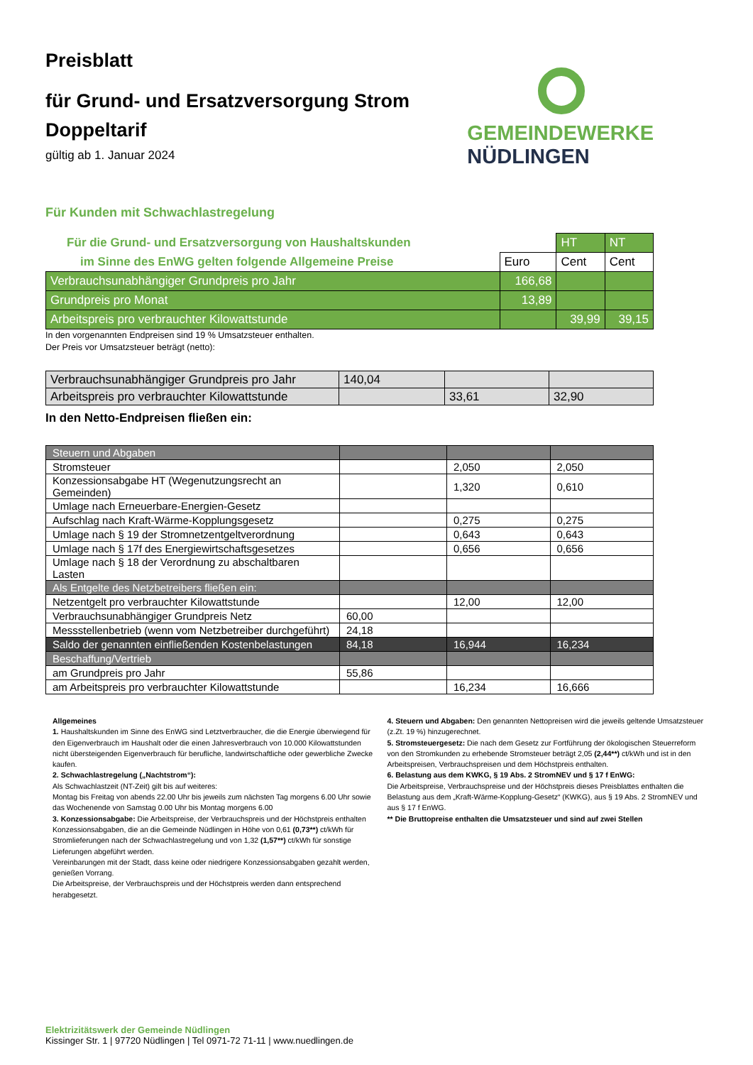Preisblatt
für Grund- und Ersatzversorgung Strom
Doppeltarif
gültig ab 1. Januar 2024
GEMEINDEWERKE
NÜDLINGEN
Für Kunden mit Schwachlastregelung
| Für die Grund- und Ersatzversorgung von Haushaltskunden | | HT | NT |
| im Sinne des EnWG gelten folgende Allgemeine Preise | Euro | Cent | Cent |
| Verbrauchsunabhängiger Grundpreis pro Jahr | 166,68 | | |
| Grundpreis pro Monat | 13,89 | | |
| Arbeitspreis pro verbrauchter Kilowattstunde | | 39,99 | 39,15 |
In den vorgenannten Endpreisen sind 19 % Umsatzsteuer enthalten.
Der Preis vor Umsatzsteuer beträgt (netto):
| Verbrauchsunabhängiger Grundpreis pro Jahr | 140,04 | | |
| Arbeitspreis pro verbrauchter Kilowattstunde | | 33,61 | 32,90 |
In den Netto-Endpreisen fließen ein:
| Steuern und Abgaben | | | |
| Stromsteuer | | 2,050 | 2,050 |
| Konzessionsabgabe HT (Wegenutzungsrecht an Gemeinden) | | 1,320 | 0,610 |
| Umlage nach Erneuerbare-Energien-Gesetz | | | |
| Aufschlag nach Kraft-Wärme-Kopplungsgesetz | | 0,275 | 0,275 |
| Umlage nach § 19 der Stromnetzentgeltverordnung | | 0,643 | 0,643 |
| Umlage nach § 17f des Energiewirtschaftsgesetzes | | 0,656 | 0,656 |
| Umlage nach § 18 der Verordnung zu abschaltbaren Lasten | | | |
| Als Entgelte des Netzbetreibers fließen ein: | | | |
| Netzentgelt pro verbrauchter Kilowattstunde | | 12,00 | 12,00 |
| Verbrauchsunabhängiger Grundpreis Netz | 60,00 | | |
| Messstellenbetrieb (wenn vom Netzbetreiber durchgeführt) | 24,18 | | |
| Saldo der genannten einfließenden Kostenbelastungen | 84,18 | 16,944 | 16,234 |
| Beschaffung/Vertrieb | | | |
| am Grundpreis pro Jahr | 55,86 | | |
| am Arbeitspreis pro verbrauchter Kilowattstunde | | 16,234 | 16,666 |
Allgemeines
1. Haushaltskunden im Sinne des EnWG sind Letztverbraucher, die die Energie überwiegend für den Eigenverbrauch im Haushalt oder die einen Jahresverbrauch von 10.000 Kilowattstunden nicht übersteigenden Eigenverbrauch für berufliche, landwirtschaftliche oder gewerbliche Zwecke kaufen.
2. Schwachlastregelung („Nachtstrom“):
Als Schwachlastzeit (NT-Zeit) gilt bis auf weiteres:
Montag bis Freitag von abends 22.00 Uhr bis jeweils zum nächsten Tag morgens 6.00 Uhr sowie das Wochenende von Samstag 0.00 Uhr bis Montag morgens 6.00
3. Konzessionsabgabe: Die Arbeitspreise, der Verbrauchspreis und der Höchstpreis enthalten Konzessionsabgaben, die an die Gemeinde Nüdlingen in Höhe von 0,61 (0,73**) ct/kWh für Stromlieferungen nach der Schwachlastregelung und von 1,32 (1,57**) ct/kWh für sonstige Lieferungen abgeführt werden.
Vereinbarungen mit der Stadt, dass keine oder niedrigere Konzessionsabgaben gezahlt werden, genießen Vorrang.
Die Arbeitspreise, der Verbrauchspreis und der Höchstpreis werden dann entsprechend herabgesetzt.
4. Steuern und Abgaben: Den genannten Nettopreisen wird die jeweils geltende Umsatzsteuer (z.Zt. 19 %) hinzugerechnet.
5. Stromsteuergesetz: Die nach dem Gesetz zur Fortführung der ökologischen Steuerreform von den Stromkunden zu erhebende Stromsteuer beträgt 2,05 (2,44**) ct/kWh und ist in den Arbeitspreisen, Verbrauchspreisen und dem Höchstpreis enthalten.
6. Belastung aus dem KWKG, § 19 Abs. 2 StromNEV und § 17 f EnWG:
Die Arbeitspreise, Verbrauchspreise und der Höchstpreis dieses Preisblattes enthalten die Belastung aus dem „Kraft-Wärme-Kopplung-Gesetz“ (KWKG), aus § 19 Abs. 2 StromNEV und aus § 17 f EnWG.
** Die Bruttopreise enthalten die Umsatzsteuer und sind auf zwei Stellen
Elektrizitätswerk der Gemeinde Nüdlingen
Kissinger Str. 1 | 97720 Nüdlingen | Tel 0971-72 71-11 | www.nuedlingen.de